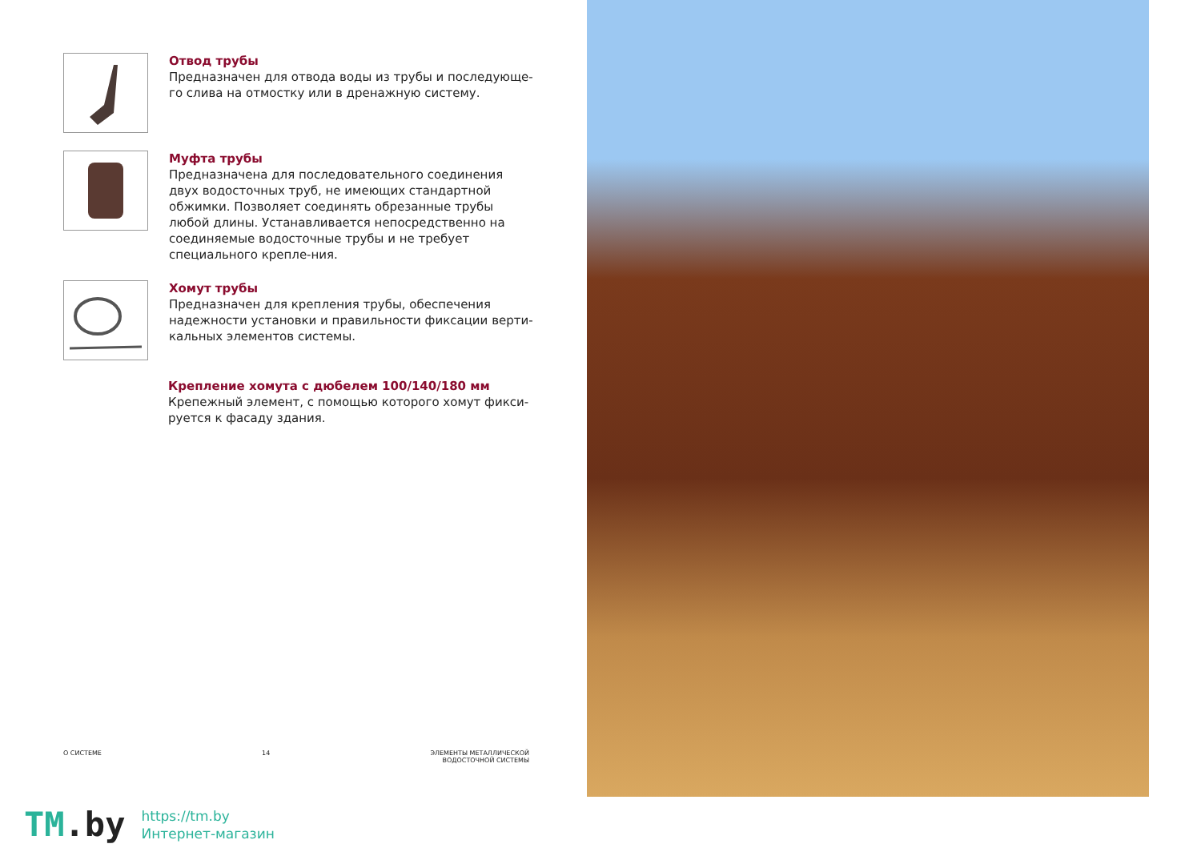Отвод трубы
Предназначен для отвода воды из трубы и последующе-го слива на отмостку или в дренажную систему.
Муфта трубы
Предназначена для последовательного соединения двух водосточных труб, не имеющих стандартной обжимки. Позволяет соединять обрезанные трубы любой длины. Устанавливается непосредственно на соединяемые водосточные трубы и не требует специального крепле-ния.
Хомут трубы
Предназначен для крепления трубы, обеспечения надежности установки и правильности фиксации верти-кальных элементов системы.
Крепление хомута с дюбелем 100/140/180 мм
Крепежный элемент, с помощью которого хомут фикси-руется к фасаду здания.
О СИСТЕМЕ 14 ЭЛЕМЕНТЫ МЕТАЛЛИЧЕСКОЙ
ВОДОСТОЧНОЙ СИСТЕМЫ
TM.by
https://tm.by
Интернет-магазин